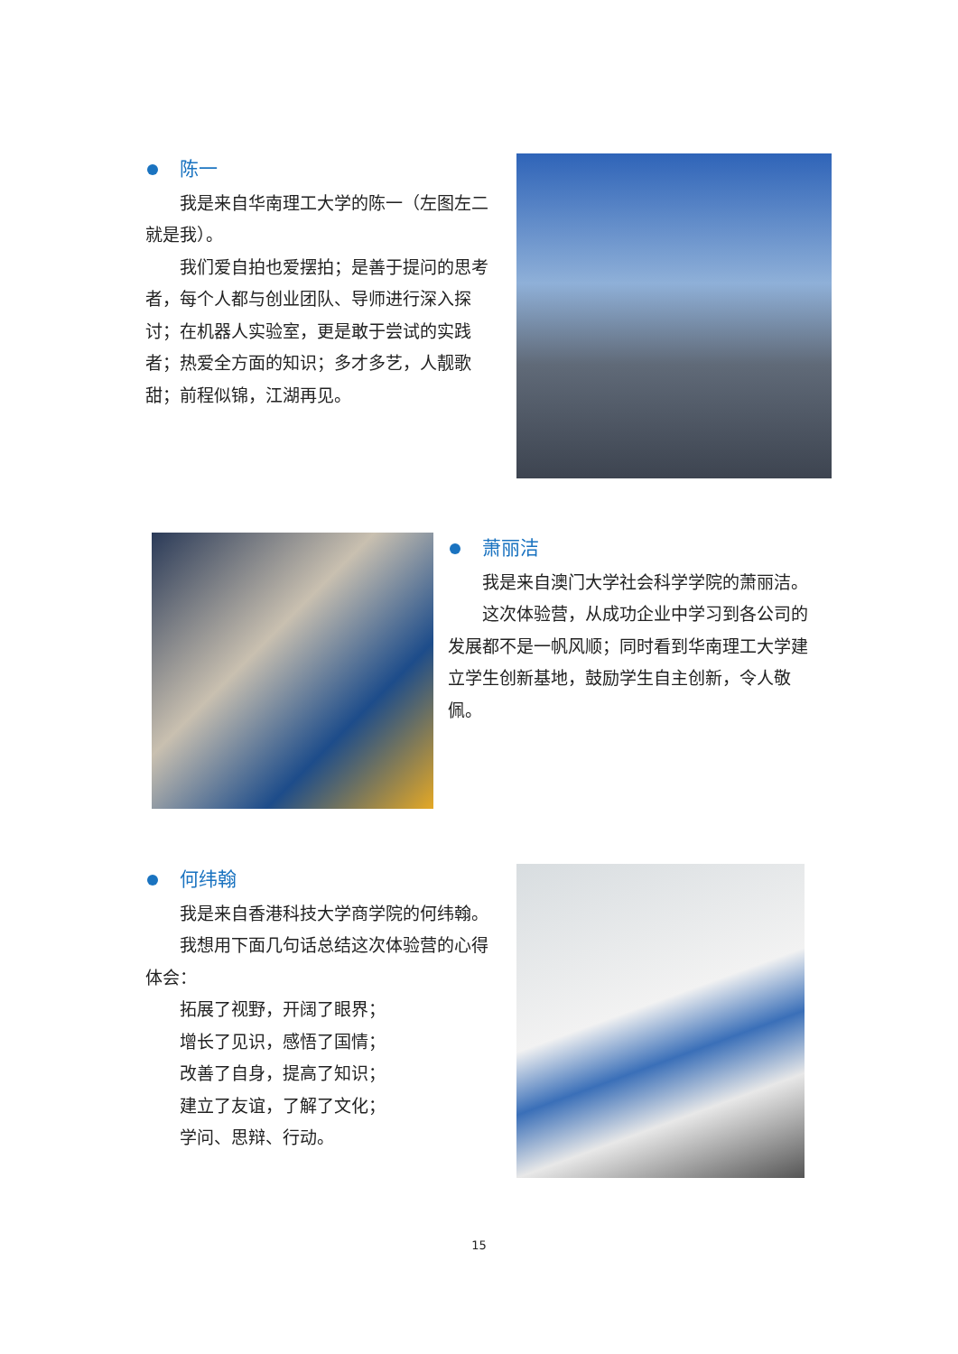陈一
我是来自华南理工大学的陈一（左图左二就是我）。
我们爱自拍也爱摆拍；是善于提问的思考者，每个人都与创业团队、导师进行深入探讨；在机器人实验室，更是敢于尝试的实践者；热爱全方面的知识；多才多艺，人靓歌甜；前程似锦，江湖再见。
萧丽洁
我是来自澳门大学社会科学学院的萧丽洁。
这次体验营，从成功企业中学习到各公司的发展都不是一帆风顺；同时看到华南理工大学建立学生创新基地，鼓励学生自主创新，令人敬佩。
何纬翰
我是来自香港科技大学商学院的何纬翰。
我想用下面几句话总结这次体验营的心得体会：
拓展了视野，开阔了眼界；
增长了见识，感悟了国情；
改善了自身，提高了知识；
建立了友谊，了解了文化；
学问、思辩、行动。
15